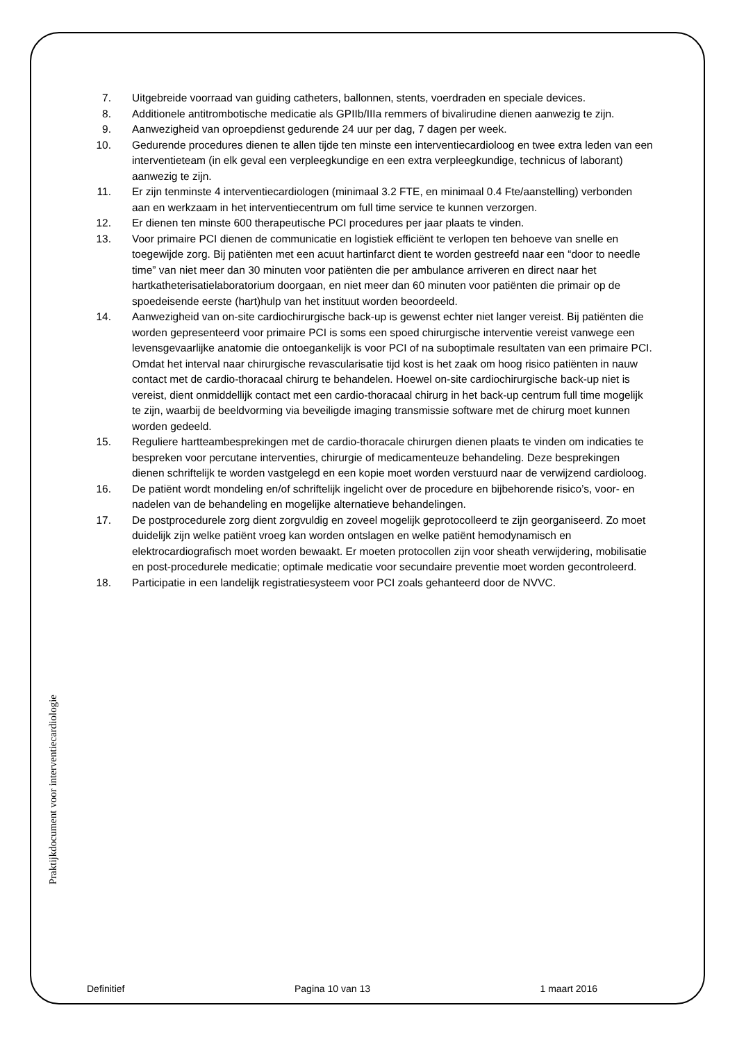7. Uitgebreide voorraad van guiding catheters, ballonnen, stents, voerdraden en speciale devices.
8. Additionele antitrombotische medicatie als GPIIb/IIIa remmers of bivalirudine dienen aanwezig te zijn.
9. Aanwezigheid van oproepdienst gedurende 24 uur per dag, 7 dagen per week.
10. Gedurende procedures dienen te allen tijde ten minste een interventiecardioloog en twee extra leden van een interventieteam (in elk geval een verpleegkundige en een extra verpleegkundige, technicus of laborant) aanwezig te zijn.
11. Er zijn tenminste 4 interventiecardiologen (minimaal 3.2 FTE, en minimaal 0.4 Fte/aanstelling) verbonden aan en werkzaam in het interventiecentrum om full time service te kunnen verzorgen.
12. Er dienen ten minste 600 therapeutische PCI procedures per jaar plaats te vinden.
13. Voor primaire PCI dienen de communicatie en logistiek efficiënt te verlopen ten behoeve van snelle en toegewijde zorg. Bij patiënten met een acuut hartinfarct dient te worden gestreefd naar een “door to needle time” van niet meer dan 30 minuten voor patiënten die per ambulance arriveren en direct naar het hartkatheterisatielaboratorium doorgaan, en niet meer dan 60 minuten voor patiënten die primair op de spoedeisende eerste (hart)hulp van het instituut worden beoordeeld.
14. Aanwezigheid van on-site cardiochirurgische back-up is gewenst echter niet langer vereist. Bij patiënten die worden gepresenteerd voor primaire PCI is soms een spoed chirurgische interventie vereist vanwege een levensgevaarlijke anatomie die ontoegankelijk is voor PCI of na suboptimale resultaten van een primaire PCI. Omdat het interval naar chirurgische revascularisatie tijd kost is het zaak om hoog risico patiënten in nauw contact met de cardio-thoracaal chirurg te behandelen. Hoewel on-site cardiochirurgische back-up niet is vereist, dient onmiddellijk contact met een cardio-thoracaal chirurg in het back-up centrum full time mogelijk te zijn, waarbij de beeldvorming via beveiligde imaging transmissie software met de chirurg moet kunnen worden gedeeld.
15. Reguliere hartteambesprekingen met de cardio-thoracale chirurgen dienen plaats te vinden om indicaties te bespreken voor percutane interventies, chirurgie of medicamenteuze behandeling. Deze besprekingen dienen schriftelijk te worden vastgelegd en een kopie moet worden verstuurd naar de verwijzend cardioloog.
16. De patiënt wordt mondeling en/of schriftelijk ingelicht over de procedure en bijbehorende risico’s, voor- en nadelen van de behandeling en mogelijke alternatieve behandelingen.
17. De postprocedurele zorg dient zorgvuldig en zoveel mogelijk geprotocolleerd te zijn georganiseerd. Zo moet duidelijk zijn welke patiënt vroeg kan worden ontslagen en welke patiënt hemodynamisch en elektrocardiografisch moet worden bewaakt. Er moeten protocollen zijn voor sheath verwijdering, mobilisatie en post-procedurele medicatie; optimale medicatie voor secundaire preventie moet worden gecontroleerd.
18. Participatie in een landelijk registratiesysteem voor PCI zoals gehanteerd door de NVVC.
Praktijkdocument voor interventiecardiologie
Definitief Pagina 10 van 13 1 maart 2016